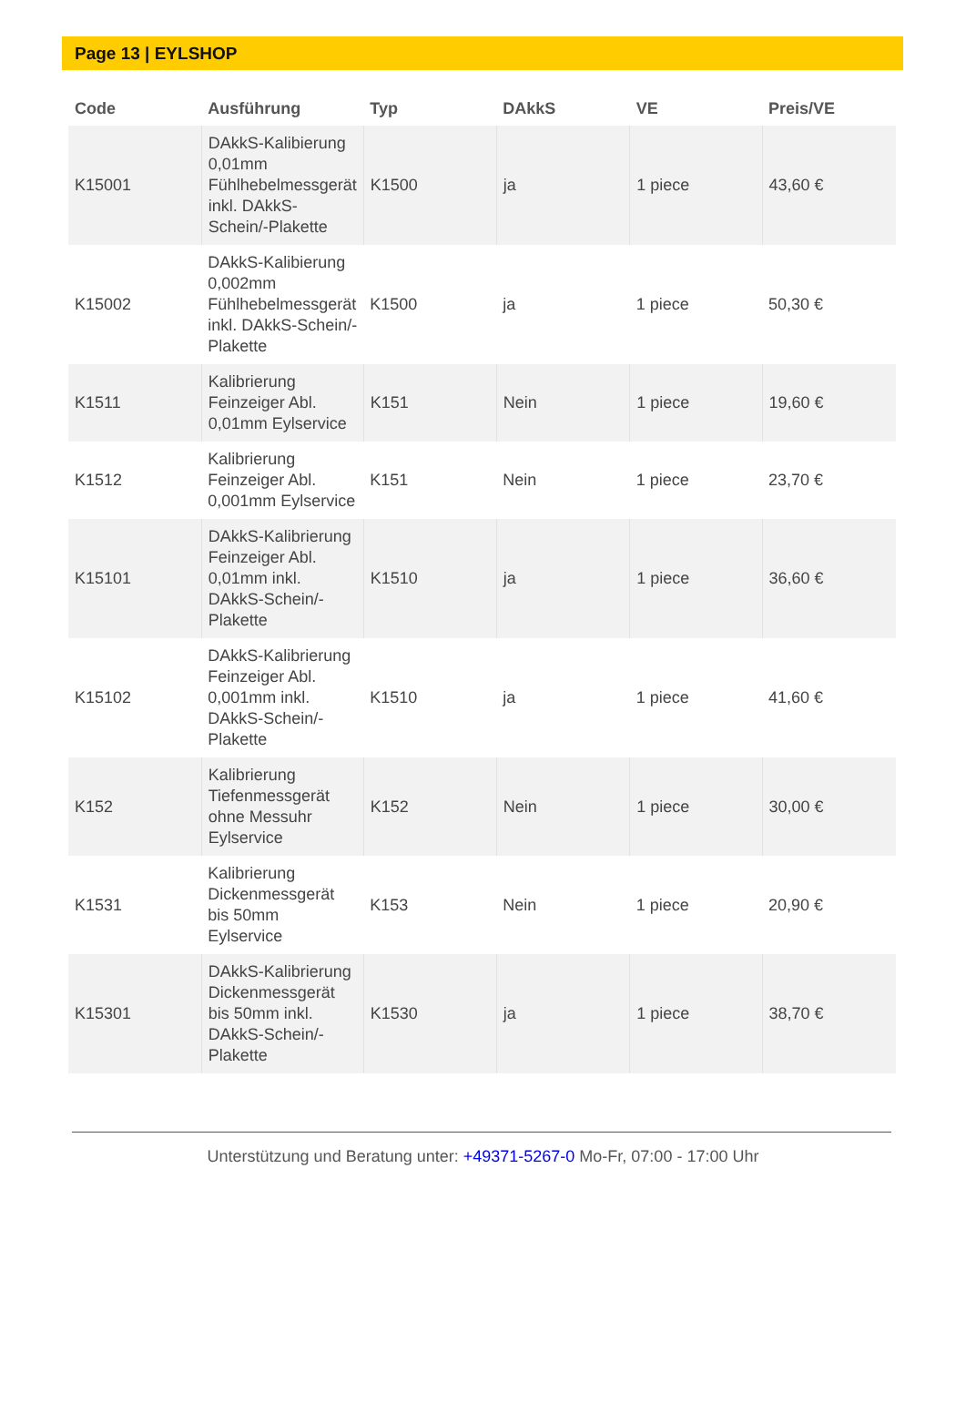Page 13 | EYLSHOP
| Code | Ausführung | Typ | DAkkS | VE | Preis/VE |
| --- | --- | --- | --- | --- | --- |
| K15001 | DAkkS-Kalibierung 0,01mm Fühlhebelmessgerät inkl. DAkkS-Schein/-Plakette | K1500 | ja | 1 piece | 43,60 € |
| K15002 | DAkkS-Kalibierung 0,002mm Fühlhebelmessgerät inkl. DAkkS-Schein/-Plakette | K1500 | ja | 1 piece | 50,30 € |
| K1511 | Kalibrierung Feinzeiger Abl. 0,01mm Eylservice | K151 | Nein | 1 piece | 19,60 € |
| K1512 | Kalibrierung Feinzeiger Abl. 0,001mm Eylservice | K151 | Nein | 1 piece | 23,70 € |
| K15101 | DAkkS-Kalibrierung Feinzeiger Abl. 0,01mm inkl. DAkkS-Schein/-Plakette | K1510 | ja | 1 piece | 36,60 € |
| K15102 | DAkkS-Kalibrierung Feinzeiger Abl. 0,001mm inkl. DAkkS-Schein/-Plakette | K1510 | ja | 1 piece | 41,60 € |
| K152 | Kalibrierung Tiefenmessgerät ohne Messuhr Eylservice | K152 | Nein | 1 piece | 30,00 € |
| K1531 | Kalibrierung Dickenmessgerät bis 50mm Eylservice | K153 | Nein | 1 piece | 20,90 € |
| K15301 | DAkkS-Kalibrierung Dickenmessgerät bis 50mm inkl. DAkkS-Schein/-Plakette | K1530 | ja | 1 piece | 38,70 € |
Unterstützung und Beratung unter: +49371-5267-0 Mo-Fr, 07:00 - 17:00 Uhr